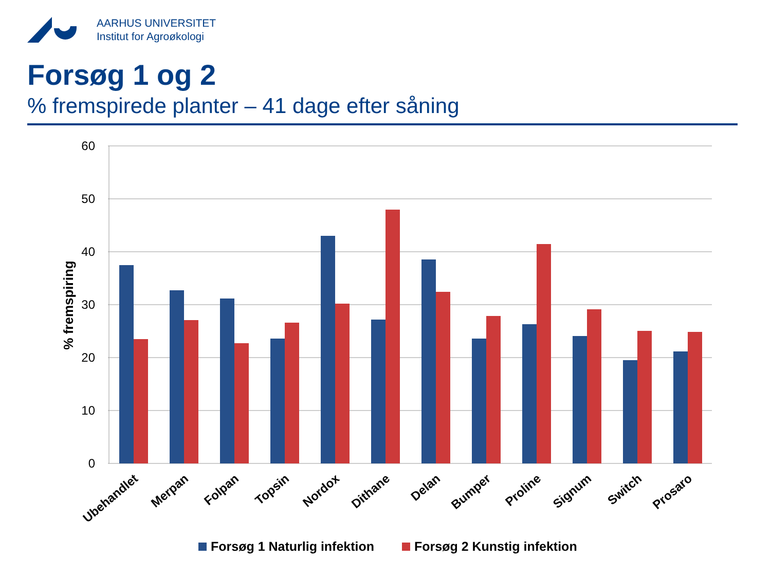AARHUS UNIVERSITET
Institut for Agroøkologi
Forsøg 1 og 2
% fremspirede planter – 41 dage efter såning
60
50
40
30
20
10
0
% fremspiring
Ubehandlet
Merpan
Folpan
Topsin
Nordox
Dithane
Delan
Bumper
Proline
Signum
Switch
Prosaro
Forsøg 1 Naturlig infektion
Forsøg 2 Kunstig infektion